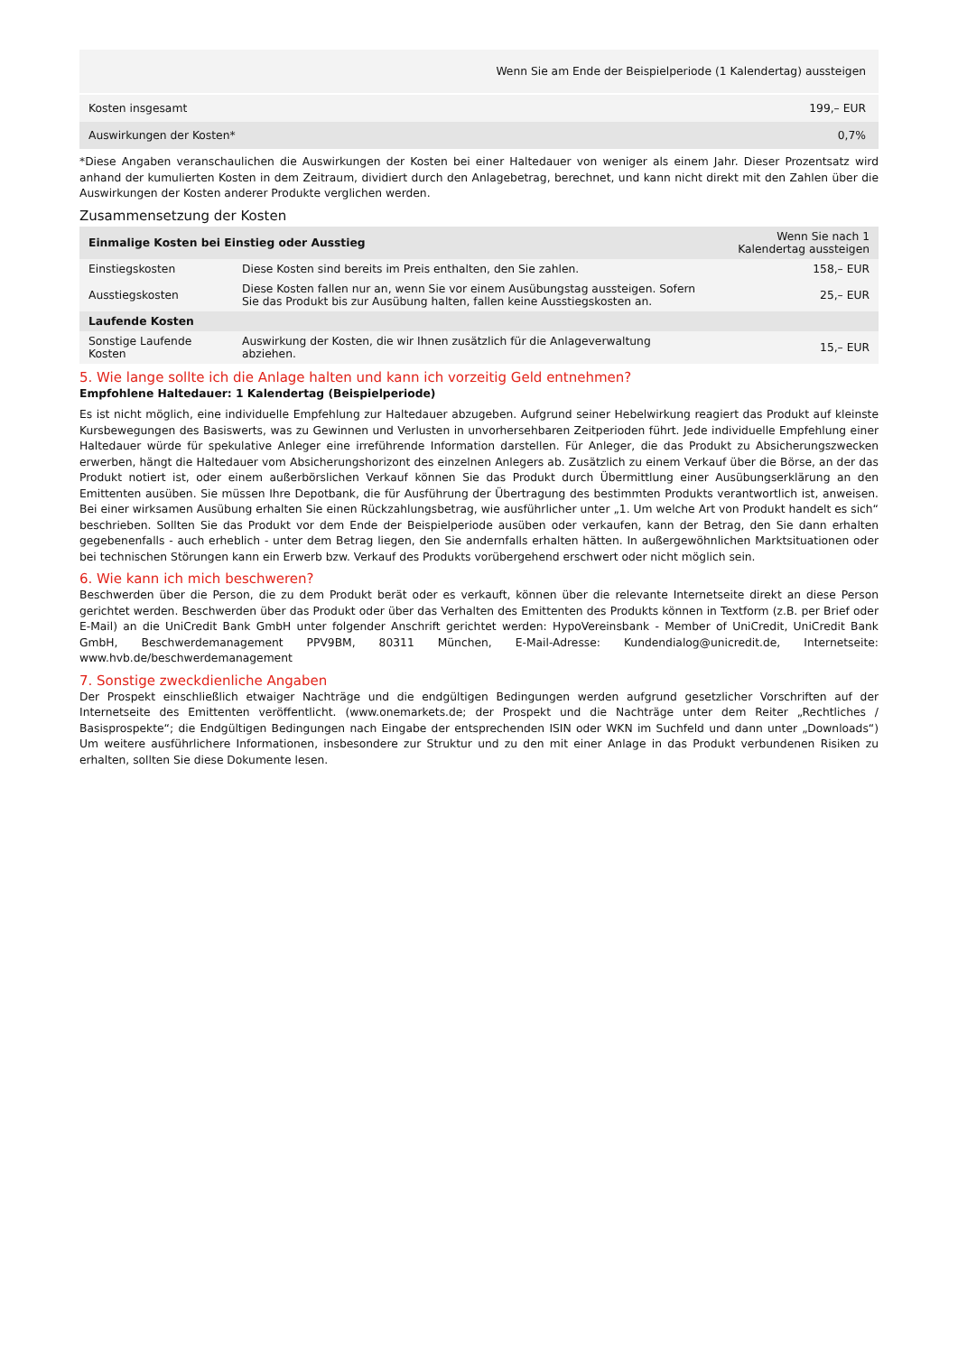| | Wenn Sie am Ende der Beispielperiode (1 Kalendertag) aussteigen |
| Kosten insgesamt | 199,– EUR |
| Auswirkungen der Kosten* | 0,7% |
*Diese Angaben veranschaulichen die Auswirkungen der Kosten bei einer Haltedauer von weniger als einem Jahr. Dieser Prozentsatz wird anhand der kumulierten Kosten in dem Zeitraum, dividiert durch den Anlagebetrag, berechnet, und kann nicht direkt mit den Zahlen über die Auswirkungen der Kosten anderer Produkte verglichen werden.
Zusammensetzung der Kosten
| Einmalige Kosten bei Einstieg oder Ausstieg | | Wenn Sie nach 1 Kalendertag aussteigen |
| --- | --- | --- |
| Einstiegskosten | Diese Kosten sind bereits im Preis enthalten, den Sie zahlen. | 158,– EUR |
| Ausstiegskosten | Diese Kosten fallen nur an, wenn Sie vor einem Ausübungstag aussteigen. Sofern Sie das Produkt bis zur Ausübung halten, fallen keine Ausstiegskosten an. | 25,– EUR |
| Laufende Kosten | | |
| Sonstige Laufende Kosten | Auswirkung der Kosten, die wir Ihnen zusätzlich für die Anlageverwaltung abziehen. | 15,– EUR |
5. Wie lange sollte ich die Anlage halten und kann ich vorzeitig Geld entnehmen?
Empfohlene Haltedauer: 1 Kalendertag (Beispielperiode)
Es ist nicht möglich, eine individuelle Empfehlung zur Haltedauer abzugeben. Aufgrund seiner Hebelwirkung reagiert das Produkt auf kleinste Kursbewegungen des Basiswerts, was zu Gewinnen und Verlusten in unvorhersehbaren Zeitperioden führt. Jede individuelle Empfehlung einer Haltedauer würde für spekulative Anleger eine irreführende Information darstellen. Für Anleger, die das Produkt zu Absicherungszwecken erwerben, hängt die Haltedauer vom Absicherungshorizont des einzelnen Anlegers ab. Zusätzlich zu einem Verkauf über die Börse, an der das Produkt notiert ist, oder einem außerbörslichen Verkauf können Sie das Produkt durch Übermittlung einer Ausübungserklärung an den Emittenten ausüben. Sie müssen Ihre Depotbank, die für Ausführung der Übertragung des bestimmten Produkts verantwortlich ist, anweisen. Bei einer wirksamen Ausübung erhalten Sie einen Rückzahlungsbetrag, wie ausführlicher unter „1. Um welche Art von Produkt handelt es sich“ beschrieben. Sollten Sie das Produkt vor dem Ende der Beispielperiode ausüben oder verkaufen, kann der Betrag, den Sie dann erhalten gegebenenfalls - auch erheblich - unter dem Betrag liegen, den Sie andernfalls erhalten hätten. In außergewöhnlichen Marktsituationen oder bei technischen Störungen kann ein Erwerb bzw. Verkauf des Produkts vorübergehend erschwert oder nicht möglich sein.
6. Wie kann ich mich beschweren?
Beschwerden über die Person, die zu dem Produkt berät oder es verkauft, können über die relevante Internetseite direkt an diese Person gerichtet werden. Beschwerden über das Produkt oder über das Verhalten des Emittenten des Produkts können in Textform (z.B. per Brief oder E-Mail) an die UniCredit Bank GmbH unter folgender Anschrift gerichtet werden: HypoVereinsbank - Member of UniCredit, UniCredit Bank GmbH, Beschwerdemanagement PPV9BM, 80311 München, E-Mail-Adresse: Kundendialog@unicredit.de, Internetseite: www.hvb.de/beschwerdemanagement
7. Sonstige zweckdienliche Angaben
Der Prospekt einschließlich etwaiger Nachträge und die endgültigen Bedingungen werden aufgrund gesetzlicher Vorschriften auf der Internetseite des Emittenten veröffentlicht. (www.onemarkets.de; der Prospekt und die Nachträge unter dem Reiter „Rechtliches / Basisprospekte“; die Endgültigen Bedingungen nach Eingabe der entsprechenden ISIN oder WKN im Suchfeld und dann unter „Downloads“) Um weitere ausführlichere Informationen, insbesondere zur Struktur und zu den mit einer Anlage in das Produkt verbundenen Risiken zu erhalten, sollten Sie diese Dokumente lesen.